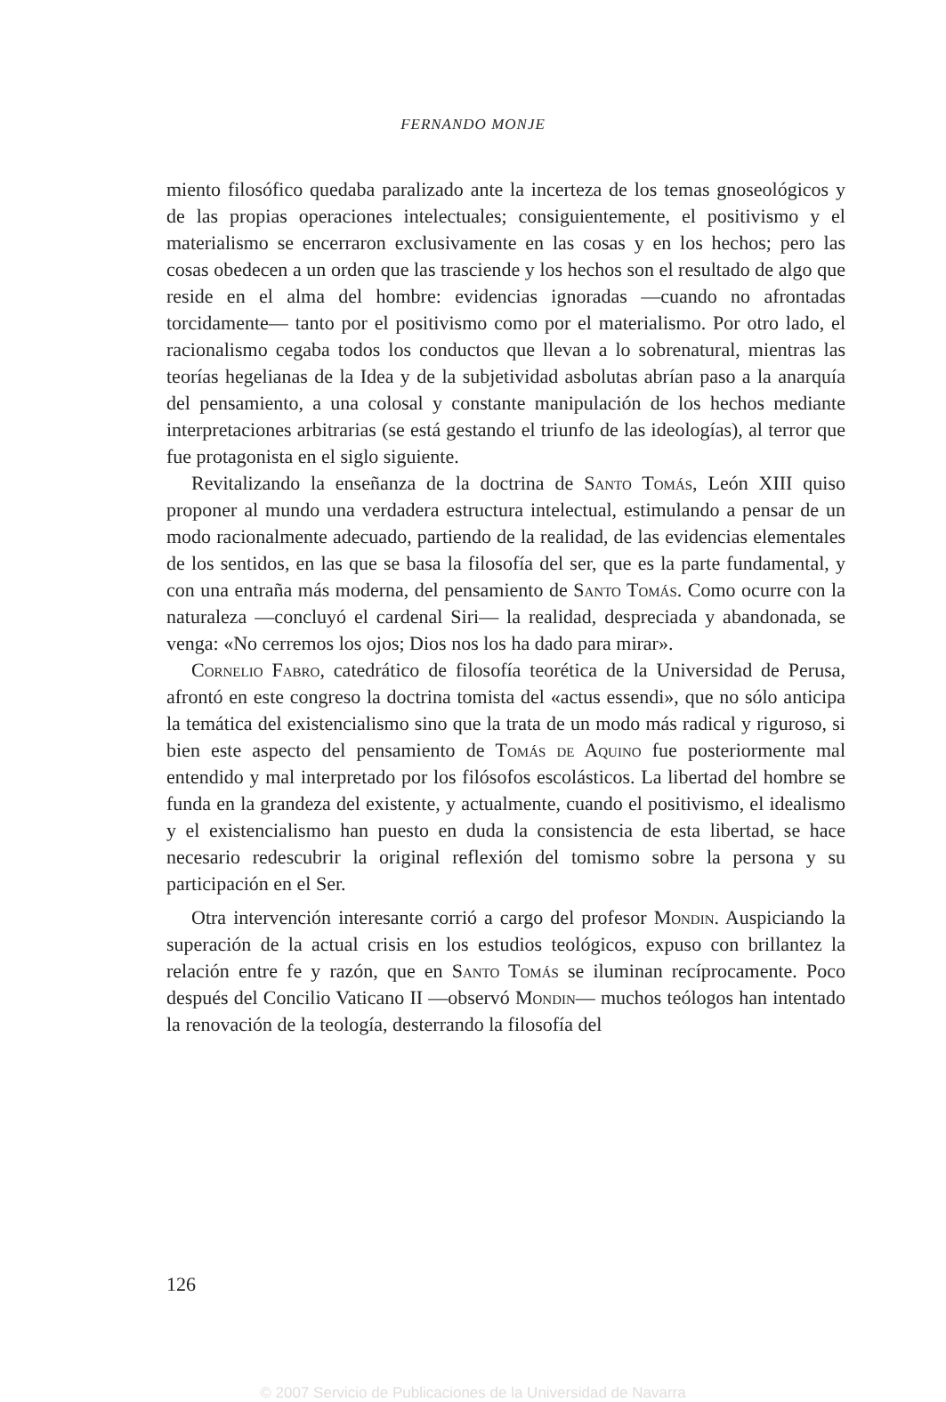FERNANDO MONJE
miento filosófico quedaba paralizado ante la incerteza de los temas gnoseológicos y de las propias operaciones intelectuales; consiguientemente, el positivismo y el materialismo se encerraron exclusivamente en las cosas y en los hechos; pero las cosas obedecen a un orden que las trasciende y los hechos son el resultado de algo que reside en el alma del hombre: evidencias ignoradas —cuando no afrontadas torcidamente— tanto por el positivismo como por el materialismo. Por otro lado, el racionalismo cegaba todos los conductos que llevan a lo sobrenatural, mientras las teorías hegelianas de la Idea y de la subjetividad asbolutas abrían paso a la anarquía del pensamiento, a una colosal y constante manipulación de los hechos mediante interpretaciones arbitrarias (se está gestando el triunfo de las ideologías), al terror que fue protagonista en el siglo siguiente.
Revitalizando la enseñanza de la doctrina de Santo Tomás, León XIII quiso proponer al mundo una verdadera estructura intelectual, estimulando a pensar de un modo racionalmente adecuado, partiendo de la realidad, de las evidencias elementales de los sentidos, en las que se basa la filosofía del ser, que es la parte fundamental, y con una entraña más moderna, del pensamiento de Santo Tomás. Como ocurre con la naturaleza —concluyó el cardenal Siri— la realidad, despreciada y abandonada, se venga: «No cerremos los ojos; Dios nos los ha dado para mirar».
Cornelio Fabro, catedrático de filosofía teorética de la Universidad de Perusa, afrontó en este congreso la doctrina tomista del «actus essendi», que no sólo anticipa la temática del existencialismo sino que la trata de un modo más radical y riguroso, si bien este aspecto del pensamiento de Tomás de Aquino fue posteriormente mal entendido y mal interpretado por los filósofos escolásticos. La libertad del hombre se funda en la grandeza del existente, y actualmente, cuando el positivismo, el idealismo y el existencialismo han puesto en duda la consistencia de esta libertad, se hace necesario redescubrir la original reflexión del tomismo sobre la persona y su participación en el Ser.
Otra intervención interesante corrió a cargo del profesor Mondin. Auspiciando la superación de la actual crisis en los estudios teológicos, expuso con brillantez la relación entre fe y razón, que en Santo Tomás se iluminan recíprocamente. Poco después del Concilio Vaticano II —observó Mondin— muchos teólogos han intentado la renovación de la teología, desterrando la filosofía del
126
© 2007 Servicio de Publicaciones de la Universidad de Navarra